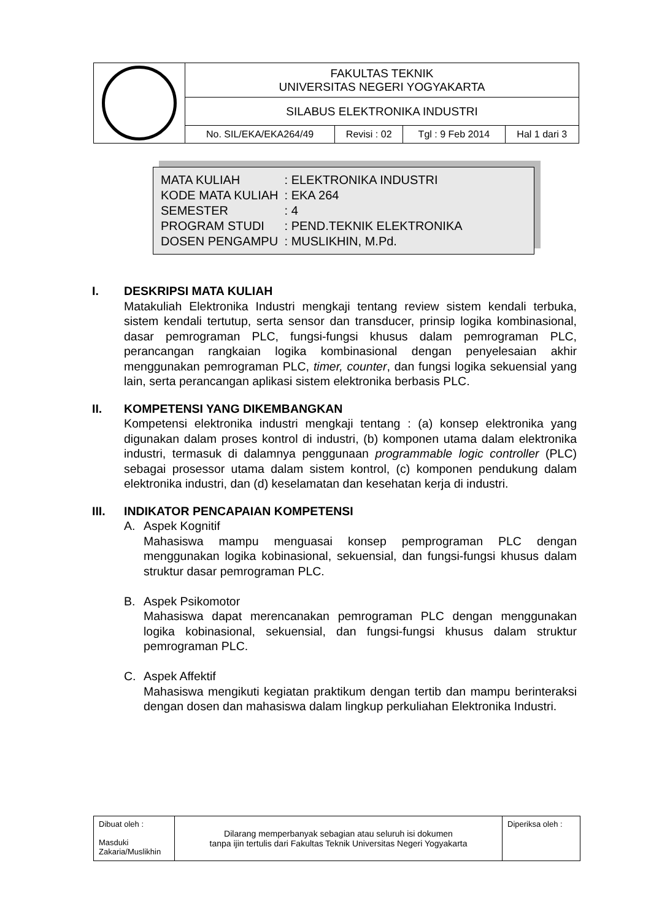| | FAKULTAS TEKNIK UNIVERSITAS NEGERI YOGYAKARTA | | | |
| | SILABUS ELEKTRONIKA INDUSTRI | | | |
| | No. SIL/EKA/EKA264/49 | Revisi : 02 | Tgl : 9 Feb 2014 | Hal 1 dari 3 |
| MATA KULIAH | : ELEKTRONIKA INDUSTRI |
| KODE MATA KULIAH | : EKA 264 |
| SEMESTER | : 4 |
| PROGRAM STUDI | : PEND.TEKNIK ELEKTRONIKA |
| DOSEN PENGAMPU | : MUSLIKHIN, M.Pd. |
I. DESKRIPSI MATA KULIAH
Matakuliah Elektronika Industri mengkaji tentang review sistem kendali terbuka, sistem kendali tertutup, serta sensor dan transducer, prinsip logika kombinasional, dasar pemrograman PLC, fungsi-fungsi khusus dalam pemrograman PLC, perancangan rangkaian logika kombinasional dengan penyelesaian akhir menggunakan pemrograman PLC, timer, counter, dan fungsi logika sekuensial yang lain, serta perancangan aplikasi sistem elektronika berbasis PLC.
II. KOMPETENSI YANG DIKEMBANGKAN
Kompetensi elektronika industri mengkaji tentang : (a) konsep elektronika yang digunakan dalam proses kontrol di industri, (b) komponen utama dalam elektronika industri, termasuk di dalamnya penggunaan programmable logic controller (PLC) sebagai prosessor utama dalam sistem kontrol, (c) komponen pendukung dalam elektronika industri, dan (d) keselamatan dan kesehatan kerja di industri.
III. INDIKATOR PENCAPAIAN KOMPETENSI
A. Aspek Kognitif
Mahasiswa mampu menguasai konsep pemprograman PLC dengan menggunakan logika kobinasional, sekuensial, dan fungsi-fungsi khusus dalam struktur dasar pemrograman PLC.
B. Aspek Psikomotor
Mahasiswa dapat merencanakan pemrograman PLC dengan menggunakan logika kobinasional, sekuensial, dan fungsi-fungsi khusus dalam struktur pemrograman PLC.
C. Aspek Affektif
Mahasiswa mengikuti kegiatan praktikum dengan tertib dan mampu berinteraksi dengan dosen dan mahasiswa dalam lingkup perkuliahan Elektronika Industri.
| Dibuat oleh : Masduki Zakaria/Muslikhin | Dilarang memperbanyak sebagian atau seluruh isi dokumen tanpa ijin tertulis dari Fakultas Teknik Universitas Negeri Yogyakarta | Diperiksa oleh : |